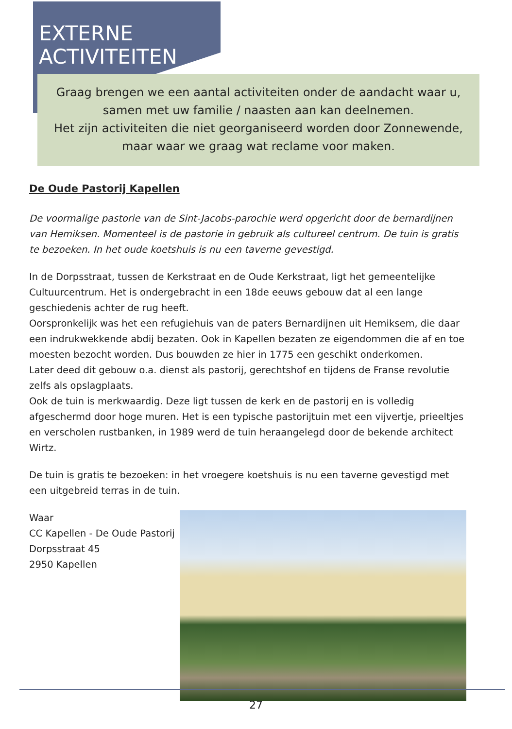EXTERNE
ACTIVITEITEN
Graag brengen we een aantal activiteiten onder de aandacht waar u, samen met uw familie / naasten aan kan deelnemen.
Het zijn activiteiten die niet georganiseerd worden door Zonnewende, maar waar we graag wat reclame voor maken.
De Oude Pastorij Kapellen
De voormalige pastorie van de Sint-Jacobs-parochie werd opgericht door de bernardijnen van Hemiksen. Momenteel is de pastorie in gebruik als cultureel centrum. De tuin is gratis te bezoeken. In het oude koetshuis is nu een taverne gevestigd.
In de Dorpsstraat, tussen de Kerkstraat en de Oude Kerkstraat, ligt het gemeentelijke Cultuurcentrum. Het is ondergebracht in een 18de eeuws gebouw dat al een lange geschiedenis achter de rug heeft.
Oorspronkelijk was het een refugiehuis van de paters Bernardijnen uit Hemiksem, die daar een indrukwekkende abdij bezaten. Ook in Kapellen bezaten ze eigendommen die af en toe moesten bezocht worden. Dus bouwden ze hier in 1775 een geschikt onderkomen.
Later deed dit gebouw o.a. dienst als pastorij, gerechtshof en tijdens de Franse revolutie zelfs als opslagplaats.
Ook de tuin is merkwaardig. Deze ligt tussen de kerk en de pastorij en is volledig afgeschermd door hoge muren. Het is een typische pastorijtuin met een vijvertje, prieeltjes en verscholen rustbanken, in 1989 werd de tuin heraangelegd door de bekende architect Wirtz.
De tuin is gratis te bezoeken: in het vroegere koetshuis is nu een taverne gevestigd met een uitgebreid terras in de tuin.
Waar
CC Kapellen - De Oude Pastorij
Dorpsstraat 45
2950 Kapellen
27